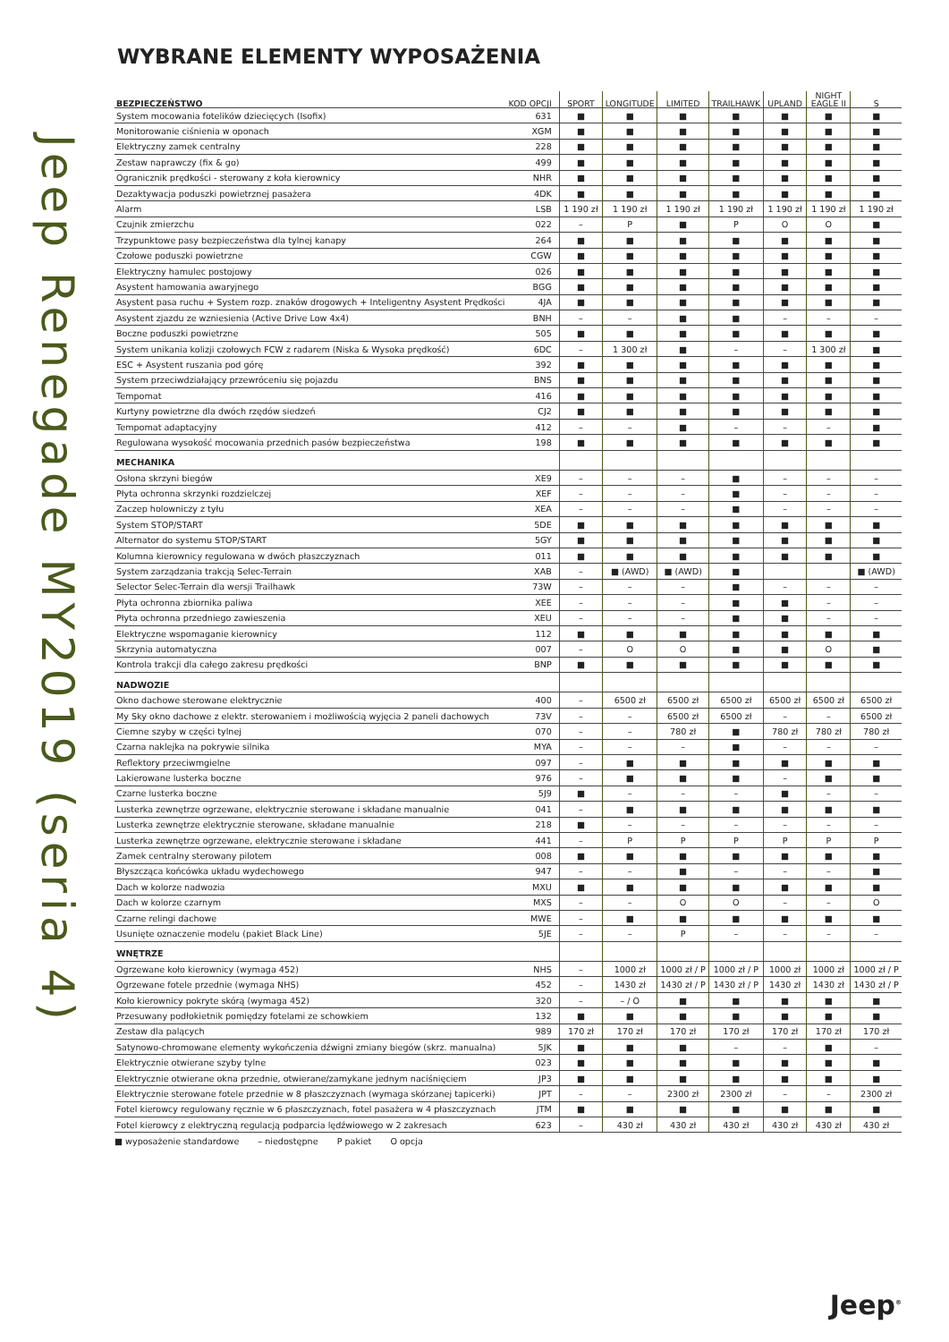Jeep Renegade MY2019 (seria 4)
WYBRANE ELEMENTY WYPOSAŻENIA
| BEZPIECZEŃSTWO | KOD OPCJI | SPORT | LONGITUDE | LIMITED | TRAILHAWK | UPLAND | NIGHT EAGLE II | S |
| --- | --- | --- | --- | --- | --- | --- | --- | --- |
| System mocowania fotelików dziecięcych (Isofix) | 631 | ■ | ■ | ■ | ■ | ■ | ■ | ■ |
| Monitorowanie ciśnienia w oponach | XGM | ■ | ■ | ■ | ■ | ■ | ■ | ■ |
| Elektryczny zamek centralny | 228 | ■ | ■ | ■ | ■ | ■ | ■ | ■ |
| Zestaw naprawczy (fix & go) | 499 | ■ | ■ | ■ | ■ | ■ | ■ | ■ |
| Ogranicznik prędkości - sterowany z koła kierownicy | NHR | ■ | ■ | ■ | ■ | ■ | ■ | ■ |
| Dezaktywacja poduszki powietrznej pasażera | 4DK | ■ | ■ | ■ | ■ | ■ | ■ | ■ |
| Alarm | LSB | 1 190 zł | 1 190 zł | 1 190 zł | 1 190 zł | 1 190 zł | 1 190 zł | 1 190 zł |
| Czujnik zmierzchu | 022 | – | P | ■ | P | O | O | ■ |
| Trzypunktowe pasy bezpieczeństwa dla tylnej kanapy | 264 | ■ | ■ | ■ | ■ | ■ | ■ | ■ |
| Czołowe poduszki powietrzne | CGW | ■ | ■ | ■ | ■ | ■ | ■ | ■ |
| Elektryczny hamulec postojowy | 026 | ■ | ■ | ■ | ■ | ■ | ■ | ■ |
| Asystent hamowania awaryjnego | BGG | ■ | ■ | ■ | ■ | ■ | ■ | ■ |
| Asystent pasa ruchu + System rozp. znaków drogowych + Inteligentny Asystent Prędkości | 4JA | ■ | ■ | ■ | ■ | ■ | ■ | ■ |
| Asystent zjazdu ze wzniesienia (Active Drive Low 4x4) | BNH | – | – | ■ | ■ | – | – | – |
| Boczne poduszki powietrzne | 505 | ■ | ■ | ■ | ■ | ■ | ■ | ■ |
| System unikania kolizji czołowych FCW z radarem (Niska & Wysoka prędkość) | 6DC | – | 1 300 zł | ■ | – | – | 1 300 zł | ■ |
| ESC + Asystent ruszania pod górę | 392 | ■ | ■ | ■ | ■ | ■ | ■ | ■ |
| System przeciwdziałający przewróceniu się pojazdu | BNS | ■ | ■ | ■ | ■ | ■ | ■ | ■ |
| Tempomat | 416 | ■ | ■ | ■ | ■ | ■ | ■ | ■ |
| Kurtyny powietrzne dla dwóch rzędów siedzeń | CJ2 | ■ | ■ | ■ | ■ | ■ | ■ | ■ |
| Tempomat adaptacyjny | 412 | – | – | ■ | – | – | – | ■ |
| Regulowana wysokość mocowania przednich pasów bezpieczeństwa | 198 | ■ | ■ | ■ | ■ | ■ | ■ | ■ |
| MECHANIKA | | | | | | | | |
| Osłona skrzyni biegów | XE9 | – | – | – | ■ | – | – | – |
| Płyta ochronna skrzynki rozdzielczej | XEF | – | – | – | ■ | – | – | – |
| Zaczep holowniczy z tyłu | XEA | – | – | – | ■ | – | – | – |
| System STOP/START | 5DE | ■ | ■ | ■ | ■ | ■ | ■ | ■ |
| Alternator do systemu STOP/START | 5GY | ■ | ■ | ■ | ■ | ■ | ■ | ■ |
| Kolumna kierownicy regulowana w dwóch płaszczyznach | 011 | ■ | ■ | ■ | ■ | ■ | ■ | ■ |
| System zarządzania trakcją Selec-Terrain | XAB | – | ■ (AWD) | ■ (AWD) | ■ | | | ■ (AWD) |
| Selector Selec-Terrain dla wersji Trailhawk | 73W | – | – | – | ■ | – | – | – |
| Płyta ochronna zbiornika paliwa | XEE | – | – | – | ■ | ■ | – | – |
| Płyta ochronna przedniego zawieszenia | XEU | – | – | – | ■ | ■ | – | – |
| Elektryczne wspomaganie kierownicy | 112 | ■ | ■ | ■ | ■ | ■ | ■ | ■ |
| Skrzynia automatyczna | 007 | – | O | O | ■ | ■ | O | ■ |
| Kontrola trakcji dla całego zakresu prędkości | BNP | ■ | ■ | ■ | ■ | ■ | ■ | ■ |
| NADWOZIE | | | | | | | | |
| Okno dachowe sterowane elektrycznie | 400 | – | 6500 zł | 6500 zł | 6500 zł | 6500 zł | 6500 zł | 6500 zł |
| My Sky okno dachowe z elektr. sterowaniem i możliwością wyjęcia 2 paneli dachowych | 73V | – | – | 6500 zł | 6500 zł | – | – | 6500 zł |
| Ciemne szyby w części tylnej | 070 | – | – | 780 zł | ■ | 780 zł | 780 zł | 780 zł |
| Czarna naklejka na pokrywie silnika | MYA | – | – | – | ■ | – | – | – |
| Reflektory przeciwmgielne | 097 | – | ■ | ■ | ■ | ■ | ■ | ■ |
| Lakierowane lusterka boczne | 976 | – | ■ | ■ | ■ | – | ■ | ■ |
| Czarne lusterka boczne | 5J9 | ■ | – | – | – | ■ | – | – |
| Lusterka zewnętrze ogrzewane, elektrycznie sterowane i składane manualnie | 041 | – | ■ | ■ | ■ | ■ | ■ | ■ |
| Lusterka zewnętrze elektrycznie sterowane, składane manualnie | 218 | ■ | – | – | – | – | – | – |
| Lusterka zewnętrze ogrzewane, elektrycznie sterowane i składane | 441 | – | P | P | P | P | P | P |
| Zamek centralny sterowany pilotem | 008 | ■ | ■ | ■ | ■ | ■ | ■ | ■ |
| Błyszcząca końcówka układu wydechowego | 947 | – | – | ■ | – | – | – | ■ |
| Dach w kolorze nadwozia | MXU | ■ | ■ | ■ | ■ | ■ | ■ | ■ |
| Dach w kolorze czarnym | MXS | – | – | O | O | – | – | O |
| Czarne relingi dachowe | MWE | – | ■ | ■ | ■ | ■ | ■ | ■ |
| Usunięte oznaczenie modelu (pakiet Black Line) | 5JE | – | – | P | – | – | – | – |
| WNĘTRZE | | | | | | | | |
| Ogrzewane koło kierownicy (wymaga 452) | NHS | – | 1000 zł | 1000 zł / P | 1000 zł / P | 1000 zł | 1000 zł | 1000 zł / P |
| Ogrzewane fotele przednie (wymaga NHS) | 452 | – | 1430 zł | 1430 zł / P | 1430 zł / P | 1430 zł | 1430 zł | 1430 zł / P |
| Koło kierownicy pokryte skórą (wymaga 452) | 320 | – | – / O | ■ | ■ | ■ | ■ | ■ |
| Przesuwany podłokietnik pomiędzy fotelami ze schowkiem | 132 | ■ | ■ | ■ | ■ | ■ | ■ | ■ |
| Zestaw dla palących | 989 | 170 zł | 170 zł | 170 zł | 170 zł | 170 zł | 170 zł | 170 zł |
| Satynowo-chromowane elementy wykończenia dźwigni zmiany biegów (skrz. manualna) | 5JK | ■ | ■ | ■ | – | – | ■ | – |
| Elektrycznie otwierane szyby tylne | 023 | ■ | ■ | ■ | ■ | ■ | ■ | ■ |
| Elektrycznie otwierane okna przednie, otwierane/zamykane jednym naciśnięciem | JP3 | ■ | ■ | ■ | ■ | ■ | ■ | ■ |
| Elektrycznie sterowane fotele przednie w 8 płaszczyznach (wymaga skórzanej tapicerki) | JPT | – | – | 2300 zł | 2300 zł | – | – | 2300 zł |
| Fotel kierowcy regulowany ręcznie w 6 płaszczyznach, fotel pasażera w 4 płaszczyznach | JTM | ■ | ■ | ■ | ■ | ■ | ■ | ■ |
| Fotel kierowcy z elektryczną regulacją podparcia lędźwiowego w 2 zakresach | 623 | – | 430 zł | 430 zł | 430 zł | 430 zł | 430 zł | 430 zł |
■ wyposażenie standardowe – niedostępne P pakiet O opcja
Jeep<sup>®</sup>